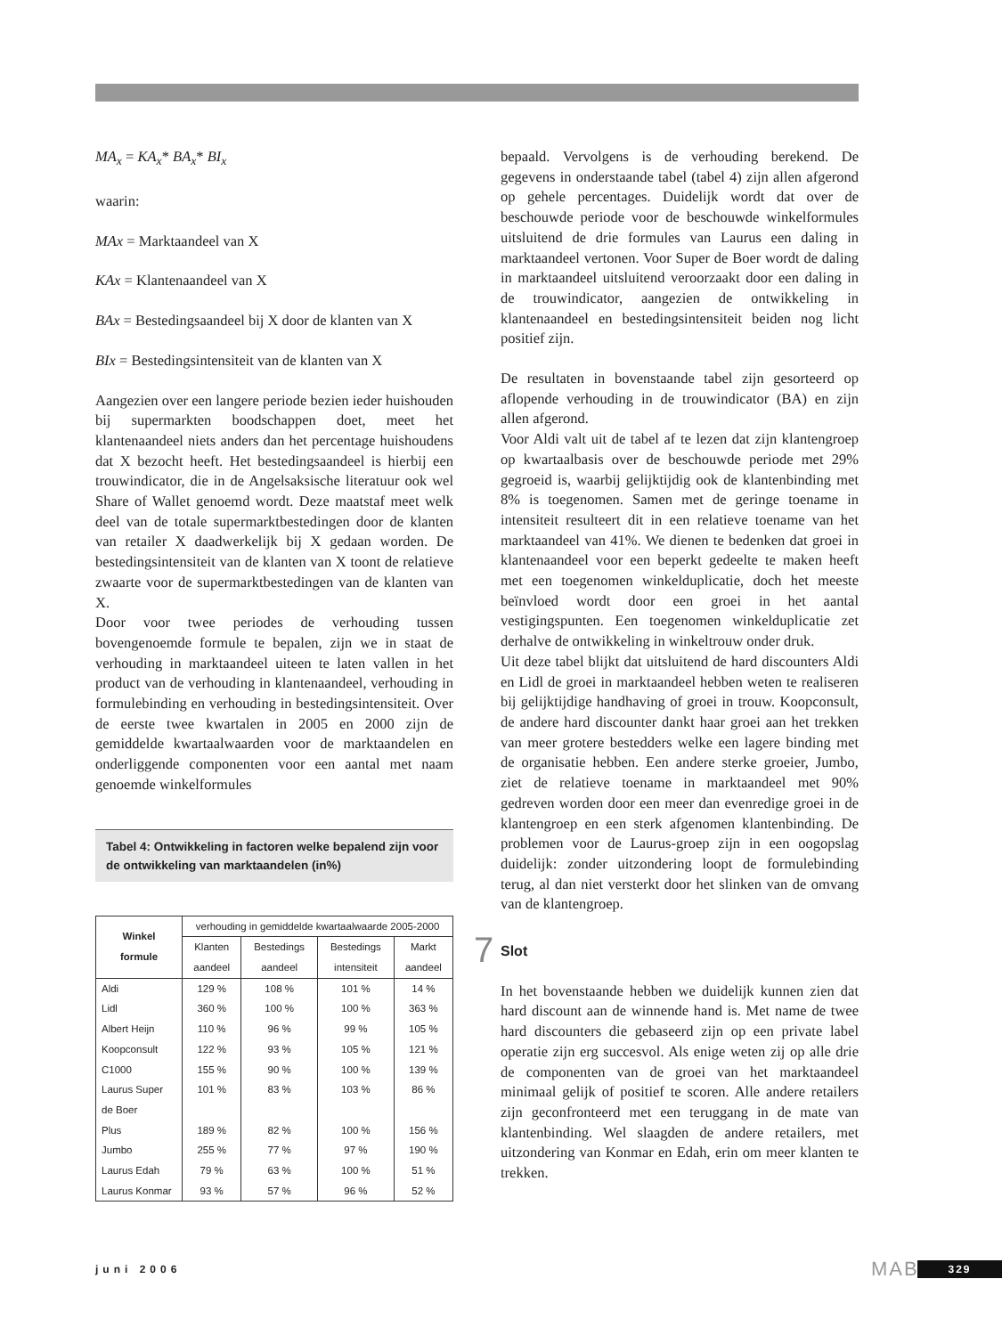MA<sub>x</sub> = KA<sub>x</sub>* BA<sub>x</sub>* BI<sub>x</sub>
waarin:
MAx = Marktaandeel van X
KAx = Klantenaandeel van X
BAx = Bestedingsaandeel bij X door de klanten van X
BIx = Bestedingsintensiteit van de klanten van X
Aangezien over een langere periode bezien ieder huishouden bij supermarkten boodschappen doet, meet het klantenaandeel niets anders dan het percentage huishoudens dat X bezocht heeft. Het bestedingsaandeel is hierbij een trouwindicator, die in de Angelsaksische literatuur ook wel Share of Wallet genoemd wordt. Deze maatstaf meet welk deel van de totale supermarktbestedingen door de klanten van retailer X daadwerkelijk bij X gedaan worden. De bestedingsintensiteit van de klanten van X toont de relatieve zwaarte voor de supermarktbestedingen van de klanten van X.
Door voor twee periodes de verhouding tussen bovengenoemde formule te bepalen, zijn we in staat de verhouding in marktaandeel uiteen te laten vallen in het product van de verhouding in klantenaandeel, verhouding in formulebinding en verhouding in bestedingsintensiteit. Over de eerste twee kwartalen in 2005 en 2000 zijn de gemiddelde kwartaalwaarden voor de marktaandelen en onderliggende componenten voor een aantal met naam genoemde winkelformules
Tabel 4: Ontwikkeling in factoren welke bepalend zijn voor de ontwikkeling van marktaandelen (in%)
| Winkel formule | verhouding in gemiddelde kwartaalwaarde 2005-2000 | | | |
| --- | --- | --- | --- | --- |
| | Klanten aandeel | Bestedings aandeel | Bestedings intensiteit | Markt aandeel |
| Aldi | 129 % | 108 % | 101 % | 14 % |
| Lidl | 360 % | 100 % | 100 % | 363 % |
| Albert Heijn | 110 % | 96 % | 99 % | 105 % |
| Koopconsult | 122 % | 93 % | 105 % | 121 % |
| C1000 | 155 % | 90 % | 100 % | 139 % |
| Laurus Super de Boer | 101 % | 83 % | 103 % | 86 % |
| Plus | 189 % | 82 % | 100 % | 156 % |
| Jumbo | 255 % | 77 % | 97 % | 190 % |
| Laurus Edah | 79 % | 63 % | 100 % | 51 % |
| Laurus Konmar | 93 % | 57 % | 96 % | 52 % |
bepaald. Vervolgens is de verhouding berekend. De gegevens in onderstaande tabel (tabel 4) zijn allen afgerond op gehele percentages. Duidelijk wordt dat over de beschouwde periode voor de beschouwde winkelformules uitsluitend de drie formules van Laurus een daling in marktaandeel vertonen. Voor Super de Boer wordt de daling in marktaandeel uitsluitend veroorzaakt door een daling in de trouwindicator, aangezien de ontwikkeling in klantenaandeel en bestedingsintensiteit beiden nog licht positief zijn.
De resultaten in bovenstaande tabel zijn gesorteerd op aflopende verhouding in de trouwindicator (BA) en zijn allen afgerond.
Voor Aldi valt uit de tabel af te lezen dat zijn klantengroep op kwartaalbasis over de beschouwde periode met 29% gegroeid is, waarbij gelijktijdig ook de klantenbinding met 8% is toegenomen. Samen met de geringe toename in intensiteit resulteert dit in een relatieve toename van het marktaandeel van 41%. We dienen te bedenken dat groei in klantenaandeel voor een beperkt gedeelte te maken heeft met een toegenomen winkelduplicatie, doch het meeste beïnvloed wordt door een groei in het aantal vestigingspunten. Een toegenomen winkelduplicatie zet derhalve de ontwikkeling in winkeltrouw onder druk.
Uit deze tabel blijkt dat uitsluitend de hard discounters Aldi en Lidl de groei in marktaandeel hebben weten te realiseren bij gelijktijdige handhaving of groei in trouw. Koopconsult, de andere hard discounter dankt haar groei aan het trekken van meer grotere bestedders welke een lagere binding met de organisatie hebben. Een andere sterke groeier, Jumbo, ziet de relatieve toename in marktaandeel met 90% gedreven worden door een meer dan evenredige groei in de klantengroep en een sterk afgenomen klantenbinding. De problemen voor de Laurus-groep zijn in een oogopslag duidelijk: zonder uitzondering loopt de formulebinding terug, al dan niet versterkt door het slinken van de omvang van de klantengroep.
7 Slot
In het bovenstaande hebben we duidelijk kunnen zien dat hard discount aan de winnende hand is. Met name de twee hard discounters die gebaseerd zijn op een private label operatie zijn erg succesvol. Als enige weten zij op alle drie de componenten van de groei van het marktaandeel minimaal gelijk of positief te scoren. Alle andere retailers zijn geconfronteerd met een teruggang in de mate van klantenbinding. Wel slaagden de andere retailers, met uitzondering van Konmar en Edah, erin om meer klanten te trekken.
juni 2006 MAB 329